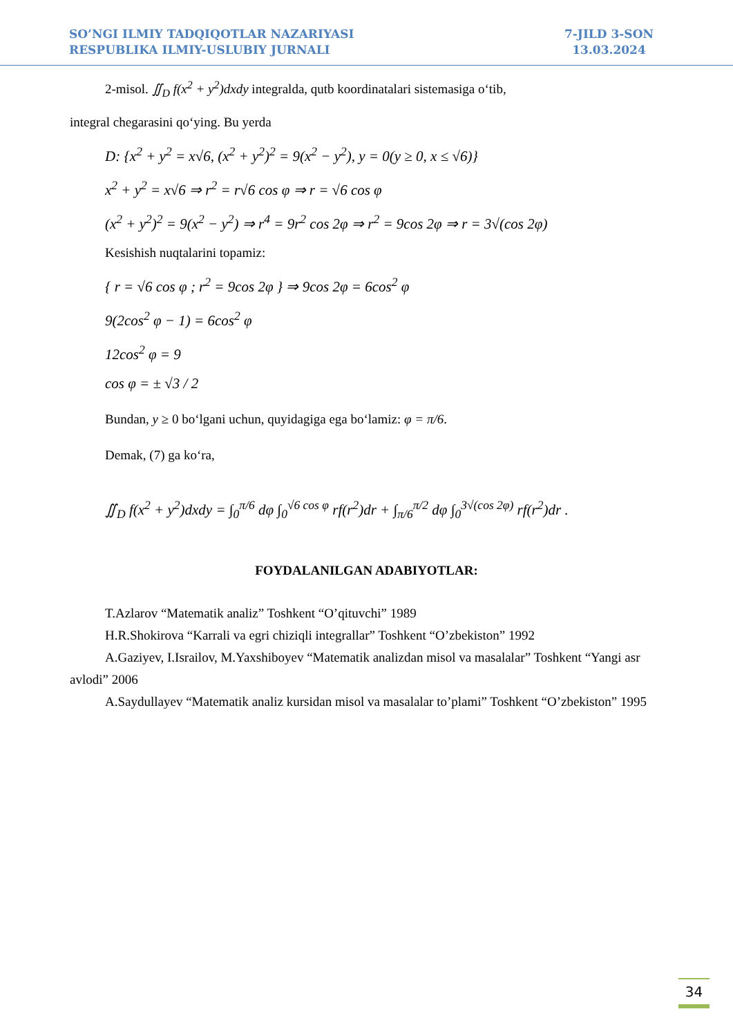SO’NGI ILMIY TADQIQOTLAR NAZARIYASI
RESPUBLIKA ILMIY-USLUBIY JURNALI
7-JILD 3-SON
13.03.2024
2-misol. ∬<sub>D</sub> f(x<sup>2</sup> + y<sup>2</sup>)dxdy integralda, qutb koordinatalari sistemasiga o‘tib,
integral chegarasini qo‘ying. Bu yerda
D: {x<sup>2</sup> + y<sup>2</sup> = x√6, (x<sup>2</sup> + y<sup>2</sup>)<sup>2</sup> = 9(x<sup>2</sup> − y<sup>2</sup>), y = 0(y ≥ 0, x ≤ √6)}
x<sup>2</sup> + y<sup>2</sup> = x√6 ⇒ r<sup>2</sup> = r√6 cos φ ⇒ r = √6 cos φ
(x<sup>2</sup> + y<sup>2</sup>)<sup>2</sup> = 9(x<sup>2</sup> − y<sup>2</sup>) ⇒ r<sup>4</sup> = 9r<sup>2</sup> cos 2φ ⇒ r<sup>2</sup> = 9cos 2φ ⇒ r = 3√(cos 2φ)
Kesishish nuqtalarini topamiz:
{ r = √6 cos φ ; r<sup>2</sup> = 9cos 2φ } ⇒ 9cos 2φ = 6cos<sup>2</sup> φ
9(2cos<sup>2</sup> φ − 1) = 6cos<sup>2</sup> φ
12cos<sup>2</sup> φ = 9
cos φ = ± √3 / 2
Bundan, y ≥ 0 bo‘lgani uchun, quyidagiga ega bo‘lamiz: φ = π/6.
Demak, (7) ga ko‘ra,
∬<sub>D</sub> f(x<sup>2</sup> + y<sup>2</sup>)dxdy = ∫<sub>0</sub><sup>π/6</sup> dφ ∫<sub>0</sub><sup>√6 cos φ</sup> rf(r<sup>2</sup>)dr + ∫<sub>π/6</sub><sup>π/2</sup> dφ ∫<sub>0</sub><sup>3√(cos 2φ)</sup> rf(r<sup>2</sup>)dr .
FOYDALANILGAN ADABIYOTLAR:
T.Azlarov “Matematik analiz” Toshkent “O’qituvchi” 1989
H.R.Shokirova “Karrali va egri chiziqli integrallar” Toshkent “O’zbekiston” 1992
A.Gaziyev, I.Israilov, M.Yaxshiboyev “Matematik analizdan misol va masalalar” Toshkent “Yangi asr avlodi” 2006
A.Saydullayev “Matematik analiz kursidan misol va masalalar to’plami” Toshkent “O’zbekiston” 1995
34